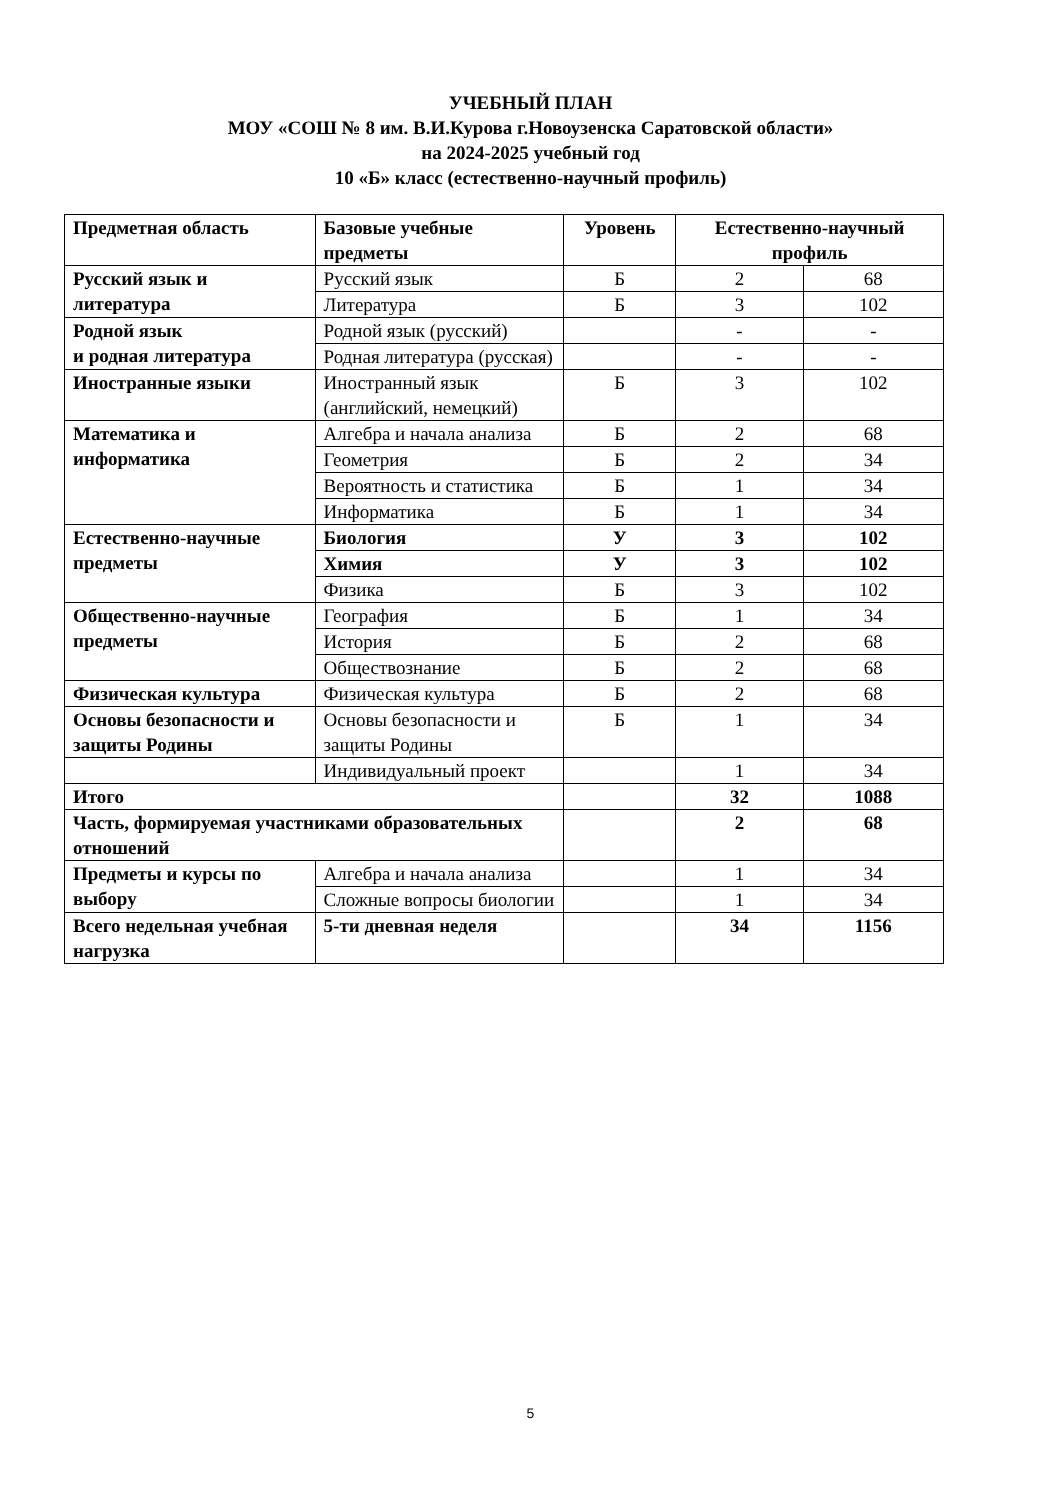УЧЕБНЫЙ ПЛАН
МОУ «СОШ № 8 им. В.И.Курова г.Новоузенска Саратовской области»
на 2024-2025 учебный год
10 «Б» класс (естественно-научный профиль)
| Предметная область | Базовые учебные предметы | Уровень | Естественно-научный профиль | |
| --- | --- | --- | --- | --- |
| Русский язык и литература | Русский язык | Б | 2 | 68 |
| | Литература | Б | 3 | 102 |
| Родной язык и родная литература | Родной язык (русский) | | - | - |
| | Родная литература (русская) | | - | - |
| Иностранные языки | Иностранный язык (английский, немецкий) | Б | 3 | 102 |
| Математика и информатика | Алгебра и начала анализа | Б | 2 | 68 |
| | Геометрия | Б | 2 | 34 |
| | Вероятность и статистика | Б | 1 | 34 |
| | Информатика | Б | 1 | 34 |
| Естественно-научные предметы | Биология | У | 3 | 102 |
| | Химия | У | 3 | 102 |
| | Физика | Б | 3 | 102 |
| Общественно-научные предметы | География | Б | 1 | 34 |
| | История | Б | 2 | 68 |
| | Обществознание | Б | 2 | 68 |
| Физическая культура | Физическая культура | Б | 2 | 68 |
| Основы безопасности и защиты Родины | Основы безопасности и защиты Родины | Б | 1 | 34 |
| | Индивидуальный проект | | 1 | 34 |
| Итого | | | 32 | 1088 |
| Часть, формируемая участниками образовательных отношений | | | 2 | 68 |
| Предметы и курсы по выбору | Алгебра и начала анализа | | 1 | 34 |
| | Сложные вопросы биологии | | 1 | 34 |
| Всего недельная учебная нагрузка | 5-ти дневная неделя | | 34 | 1156 |
5